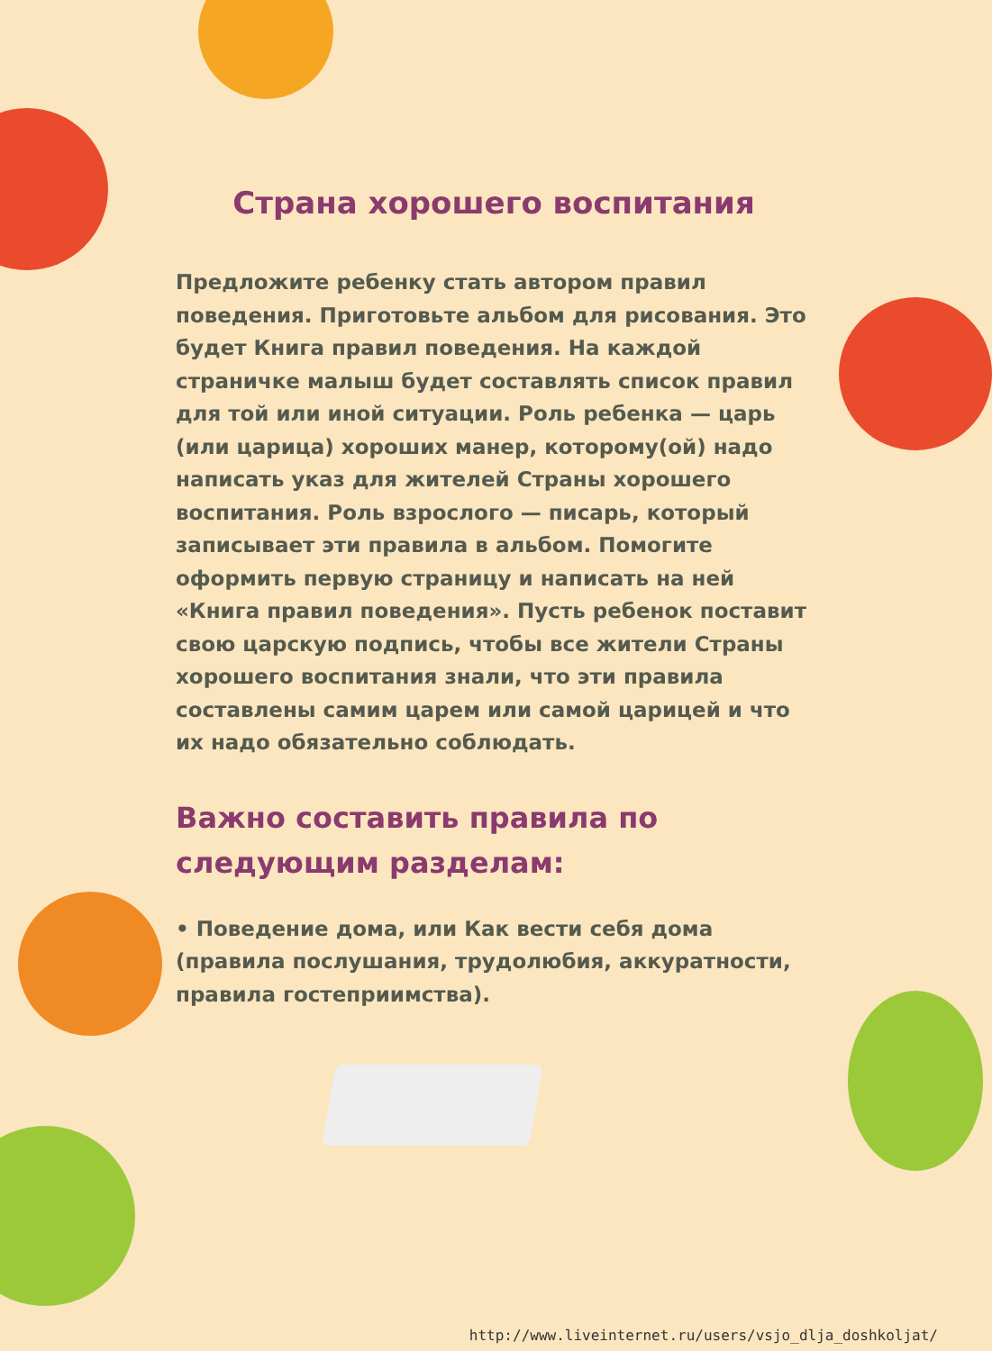Страна хорошего воспитания
Предложите ребенку стать автором правил поведения. Приготовьте альбом для рисования. Это будет Книга правил поведения. На каждой страничке малыш будет составлять список правил для той или иной ситуации. Роль ребенка — царь (или царица) хороших манер, которому(ой) надо написать указ для жителей Страны хорошего воспитания. Роль взрослого — писарь, который записывает эти правила в альбом. Помогите оформить первую страницу и написать на ней «Книга правил поведения». Пусть ребенок поставит свою царскую подпись, чтобы все жители Страны хорошего воспитания знали, что эти правила составлены самим царем или самой царицей и что их надо обязательно соблюдать.
Важно составить правила по следующим разделам:
• Поведение дома, или Как вести себя дома (правила послушания, трудолюбия, аккуратности, правила гостеприимства).
http://www.liveinternet.ru/users/vsjo_dlja_doshkoljat/